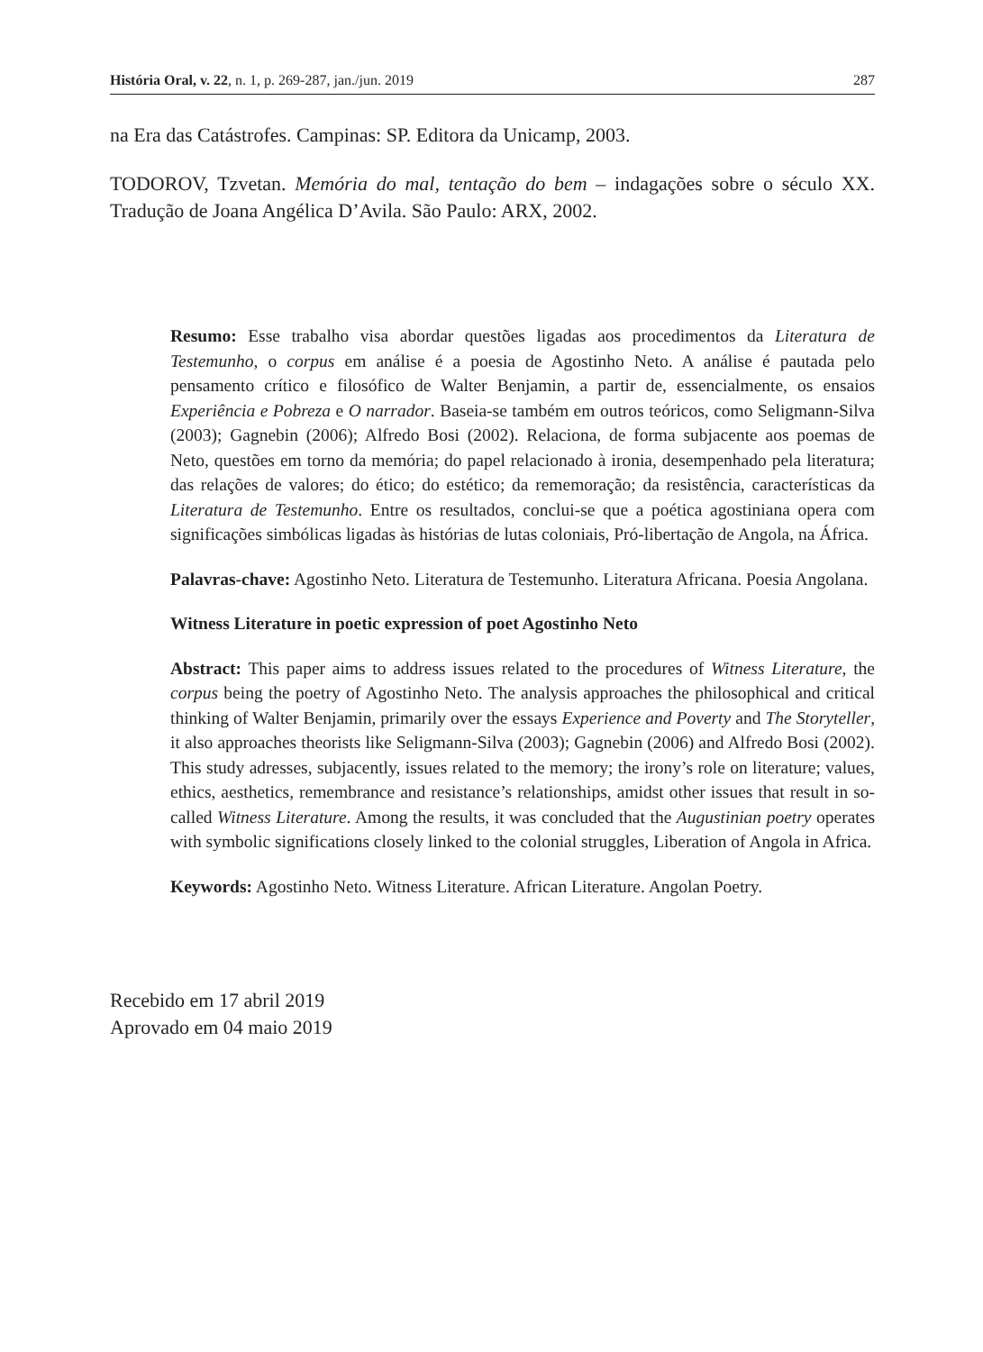História Oral, v. 22, n. 1, p. 269-287, jan./jun. 2019 287
na Era das Catástrofes. Campinas: SP. Editora da Unicamp, 2003.
TODOROV, Tzvetan. Memória do mal, tentação do bem – indagações sobre o século XX. Tradução de Joana Angélica D’Avila. São Paulo: ARX, 2002.
Resumo: Esse trabalho visa abordar questões ligadas aos procedimentos da Literatura de Testemunho, o corpus em análise é a poesia de Agostinho Neto. A análise é pautada pelo pensamento crítico e filosófico de Walter Benjamin, a partir de, essencialmente, os ensaios Experiência e Pobreza e O narrador. Baseia-se também em outros teóricos, como Seligmann-Silva (2003); Gagnebin (2006); Alfredo Bosi (2002). Relaciona, de forma subjacente aos poemas de Neto, questões em torno da memória; do papel relacionado à ironia, desempenhado pela literatura; das relações de valores; do ético; do estético; da rememoração; da resistência, características da Literatura de Testemunho. Entre os resultados, conclui-se que a poética agostiniana opera com significações simbólicas ligadas às histórias de lutas coloniais, Pró-libertação de Angola, na África.
Palavras-chave: Agostinho Neto. Literatura de Testemunho. Literatura Africana. Poesia Angolana.
Witness Literature in poetic expression of poet Agostinho Neto
Abstract: This paper aims to address issues related to the procedures of Witness Literature, the corpus being the poetry of Agostinho Neto. The analysis approaches the philosophical and critical thinking of Walter Benjamin, primarily over the essays Experience and Poverty and The Storyteller, it also approaches theorists like Seligmann-Silva (2003); Gagnebin (2006) and Alfredo Bosi (2002). This study adresses, subjacently, issues related to the memory; the irony’s role on literature; values, ethics, aesthetics, remembrance and resistance’s relationships, amidst other issues that result in so-called Witness Literature. Among the results, it was concluded that the Augustinian poetry operates with symbolic significations closely linked to the colonial struggles, Liberation of Angola in Africa.
Keywords: Agostinho Neto. Witness Literature. African Literature. Angolan Poetry.
Recebido em 17 abril 2019
Aprovado em 04 maio 2019